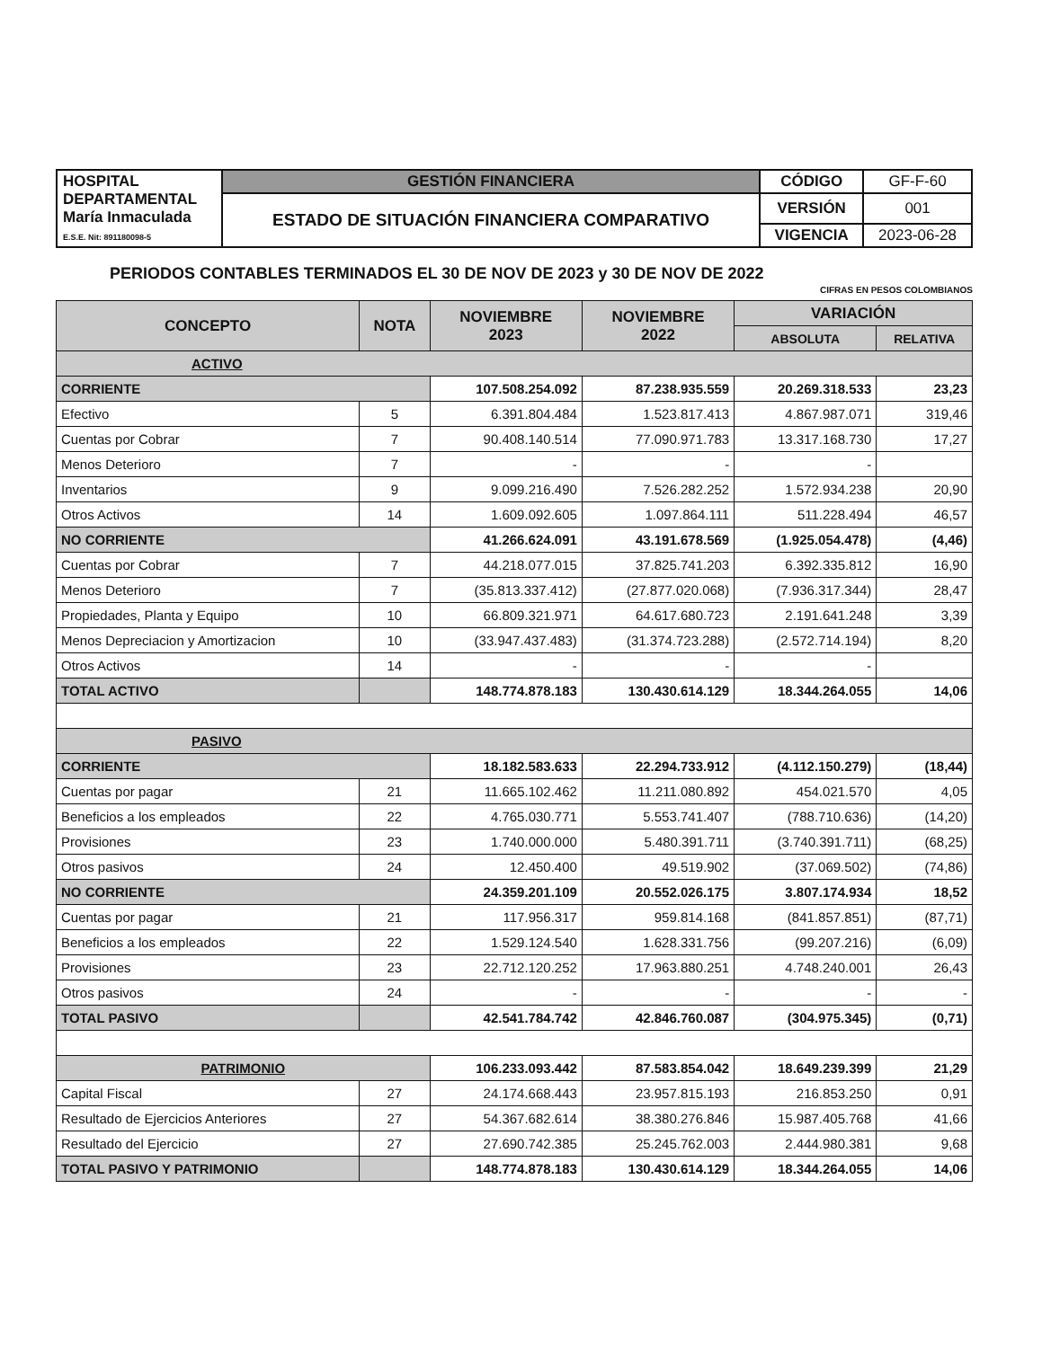| HOSPITAL DEPARTAMENTAL María Inmaculada E.S.E. Nit: 891180098-5 | GESTIÓN FINANCIERA | CÓDIGO | GF-F-60 |
| | ESTADO DE SITUACIÓN FINANCIERA COMPARATIVO | VERSIÓN | 001 |
| | | VIGENCIA | 2023-06-28 |
PERIODOS CONTABLES TERMINADOS EL 30 DE NOV DE 2023 y 30 DE NOV DE 2022
CIFRAS EN PESOS COLOMBIANOS
| CONCEPTO | NOTA | NOVIEMBRE 2023 | NOVIEMBRE 2022 | VARIACIÓN | |
| --- | --- | --- | --- | --- | --- |
| | | | | ABSOLUTA | RELATIVA |
| ACTIVO | | | | | |
| CORRIENTE | | 107.508.254.092 | 87.238.935.559 | 20.269.318.533 | 23,23 |
| Efectivo | 5 | 6.391.804.484 | 1.523.817.413 | 4.867.987.071 | 319,46 |
| Cuentas por Cobrar | 7 | 90.408.140.514 | 77.090.971.783 | 13.317.168.730 | 17,27 |
| Menos Deterioro | 7 | - | - | - | |
| Inventarios | 9 | 9.099.216.490 | 7.526.282.252 | 1.572.934.238 | 20,90 |
| Otros Activos | 14 | 1.609.092.605 | 1.097.864.111 | 511.228.494 | 46,57 |
| NO CORRIENTE | | 41.266.624.091 | 43.191.678.569 | (1.925.054.478) | (4,46) |
| Cuentas por Cobrar | 7 | 44.218.077.015 | 37.825.741.203 | 6.392.335.812 | 16,90 |
| Menos Deterioro | 7 | (35.813.337.412) | (27.877.020.068) | (7.936.317.344) | 28,47 |
| Propiedades, Planta y Equipo | 10 | 66.809.321.971 | 64.617.680.723 | 2.191.641.248 | 3,39 |
| Menos Depreciacion y Amortizacion | 10 | (33.947.437.483) | (31.374.723.288) | (2.572.714.194) | 8,20 |
| Otros Activos | 14 | - | - | - | |
| TOTAL ACTIVO | | 148.774.878.183 | 130.430.614.129 | 18.344.264.055 | 14,06 |
| PASIVO | | | | | |
| CORRIENTE | | 18.182.583.633 | 22.294.733.912 | (4.112.150.279) | (18,44) |
| Cuentas por pagar | 21 | 11.665.102.462 | 11.211.080.892 | 454.021.570 | 4,05 |
| Beneficios a los empleados | 22 | 4.765.030.771 | 5.553.741.407 | (788.710.636) | (14,20) |
| Provisiones | 23 | 1.740.000.000 | 5.480.391.711 | (3.740.391.711) | (68,25) |
| Otros pasivos | 24 | 12.450.400 | 49.519.902 | (37.069.502) | (74,86) |
| NO CORRIENTE | | 24.359.201.109 | 20.552.026.175 | 3.807.174.934 | 18,52 |
| Cuentas por pagar | 21 | 117.956.317 | 959.814.168 | (841.857.851) | (87,71) |
| Beneficios a los empleados | 22 | 1.529.124.540 | 1.628.331.756 | (99.207.216) | (6,09) |
| Provisiones | 23 | 22.712.120.252 | 17.963.880.251 | 4.748.240.001 | 26,43 |
| Otros pasivos | 24 | - | - | - | - |
| TOTAL PASIVO | | 42.541.784.742 | 42.846.760.087 | (304.975.345) | (0,71) |
| PATRIMONIO | | 106.233.093.442 | 87.583.854.042 | 18.649.239.399 | 21,29 |
| Capital Fiscal | 27 | 24.174.668.443 | 23.957.815.193 | 216.853.250 | 0,91 |
| Resultado de Ejercicios Anteriores | 27 | 54.367.682.614 | 38.380.276.846 | 15.987.405.768 | 41,66 |
| Resultado del Ejercicio | 27 | 27.690.742.385 | 25.245.762.003 | 2.444.980.381 | 9,68 |
| TOTAL PASIVO Y PATRIMONIO | | 148.774.878.183 | 130.430.614.129 | 18.344.264.055 | 14,06 |